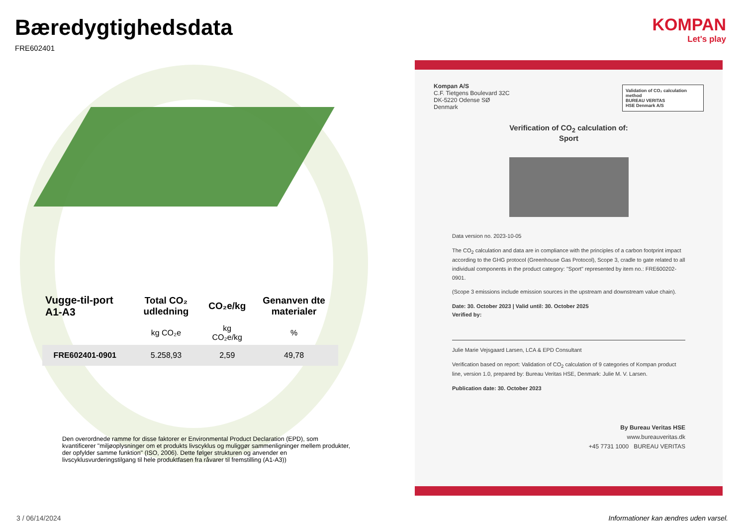Bæredygtighedsdata
FRE602401
| Vugge-til-port A1-A3 | Total CO₂ udledning | CO₂e/kg | Genanven dte materialer |
| --- | --- | --- | --- |
| | kg CO₂e | kg CO₂e/kg | % |
| FRE602401-0901 | 5.258,93 | 2,59 | 49,78 |
Den overordnede ramme for disse faktorer er Environmental Product Declaration (EPD), som kvantificerer "miljøoplysninger om et produkts livscyklus og muliggør sammenligninger mellem produkter, der opfylder samme funktion" (ISO, 2006). Dette følger strukturen og anvender en livscyklusvurderingstilgang til hele produktfasen fra råvarer til fremstilling (A1-A3))
KOMPAN
Let's play
Validation of CO₂ calculation method
BUREAU VERITAS
HSE Denmark A/S
Kompan A/S
C.F. Tietgens Boulevard 32C
DK-5220 Odense SØ
Denmark
Verification of CO<sub>2</sub> calculation of:
Sport
Data version no. 2023-10-05
The CO<sub>2</sub> calculation and data are in compliance with the principles of a carbon footprint impact according to the GHG protocol (Greenhouse Gas Protocol), Scope 3, cradle to gate related to all individual components in the product category: "Sport" represented by item no.: FRE600202-0901.
(Scope 3 emissions include emission sources in the upstream and downstream value chain).
Date: 30. October 2023 | Valid until: 30. October 2025
Verified by:
Julie Marie Vejsgaard Larsen, LCA & EPD Consultant
Verification based on report: Validation of CO<sub>2</sub> calculation of 9 categories of Kompan product line, version 1.0, prepared by: Bureau Veritas HSE, Denmark: Julie M. V. Larsen.
Publication date: 30. October 2023
By Bureau Veritas HSE
www.bureauveritas.dk
+45 7731 1000 BUREAU VERITAS
3 / 06/14/2024
Informationer kan ændres uden varsel.